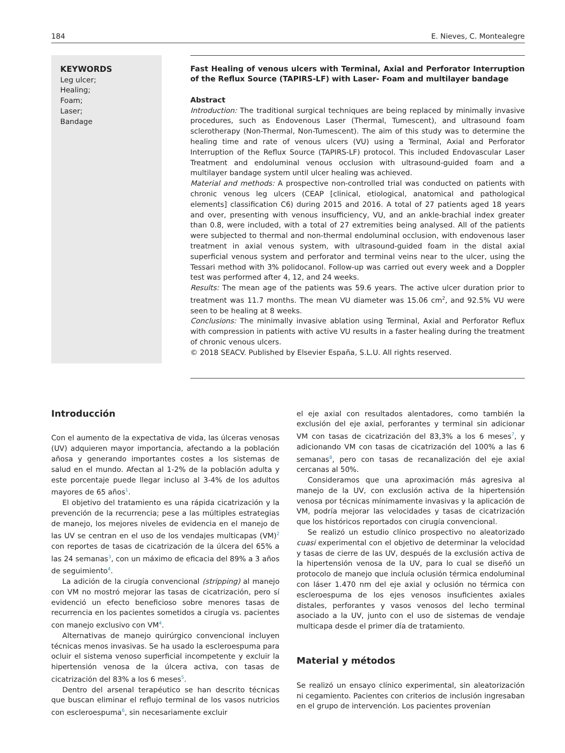184 E. Nieves, C. Montealegre
KEYWORDS
Leg ulcer;
Healing;
Foam;
Laser;
Bandage
Fast Healing of venous ulcers with Terminal, Axial and Perforator Interruption of the Reflux Source (TAPIRS-LF) with Laser- Foam and multilayer bandage
Abstract
Introduction: The traditional surgical techniques are being replaced by minimally invasive procedures, such as Endovenous Laser (Thermal, Tumescent), and ultrasound foam sclerotherapy (Non-Thermal, Non-Tumescent). The aim of this study was to determine the healing time and rate of venous ulcers (VU) using a Terminal, Axial and Perforator Interruption of the Reflux Source (TAPIRS-LF) protocol. This included Endovascular Laser Treatment and endoluminal venous occlusion with ultrasound-guided foam and a multilayer bandage system until ulcer healing was achieved.
Material and methods: A prospective non-controlled trial was conducted on patients with chronic venous leg ulcers (CEAP [clinical, etiological, anatomical and pathological elements] classification C6) during 2015 and 2016. A total of 27 patients aged 18 years and over, presenting with venous insufficiency, VU, and an ankle-brachial index greater than 0.8, were included, with a total of 27 extremities being analysed. All of the patients were subjected to thermal and non-thermal endoluminal occlusion, with endovenous laser treatment in axial venous system, with ultrasound-guided foam in the distal axial superficial venous system and perforator and terminal veins near to the ulcer, using the Tessari method with 3% polidocanol. Follow-up was carried out every week and a Doppler test was performed after 4, 12, and 24 weeks.
Results: The mean age of the patients was 59.6 years. The active ulcer duration prior to treatment was 11.7 months. The mean VU diameter was 15.06 cm<sup>2</sup>, and 92.5% VU were seen to be healing at 8 weeks.
Conclusions: The minimally invasive ablation using Terminal, Axial and Perforator Reflux with compression in patients with active VU results in a faster healing during the treatment of chronic venous ulcers.
© 2018 SEACV. Published by Elsevier España, S.L.U. All rights reserved.
Introducción
Con el aumento de la expectativa de vida, las úlceras venosas (UV) adquieren mayor importancia, afectando a la población añosa y generando importantes costes a los sistemas de salud en el mundo. Afectan al 1-2% de la población adulta y este porcentaje puede llegar incluso al 3-4% de los adultos mayores de 65 años<sup>1</sup>.
El objetivo del tratamiento es una rápida cicatrización y la prevención de la recurrencia; pese a las múltiples estrategias de manejo, los mejores niveles de evidencia en el manejo de las UV se centran en el uso de los vendajes multicapas (VM)<sup>2</sup> con reportes de tasas de cicatrización de la úlcera del 65% a las 24 semanas<sup>3</sup>, con un máximo de eficacia del 89% a 3 años de seguimiento<sup>4</sup>.
La adición de la cirugía convencional (stripping) al manejo con VM no mostró mejorar las tasas de cicatrización, pero sí evidenció un efecto beneficioso sobre menores tasas de recurrencia en los pacientes sometidos a cirugía vs. pacientes con manejo exclusivo con VM<sup>4</sup>.
Alternativas de manejo quirúrgico convencional incluyen técnicas menos invasivas. Se ha usado la escleroespuma para ocluir el sistema venoso superficial incompetente y excluir la hipertensión venosa de la úlcera activa, con tasas de cicatrización del 83% a los 6 meses<sup>5</sup>.
Dentro del arsenal terapéutico se han descrito técnicas que buscan eliminar el reflujo terminal de los vasos nutricios con escleroespuma<sup>6</sup>, sin necesariamente excluir
el eje axial con resultados alentadores, como también la exclusión del eje axial, perforantes y terminal sin adicionar VM con tasas de cicatrización del 83,3% a los 6 meses<sup>7</sup>, y adicionando VM con tasas de cicatrización del 100% a las 6 semanas<sup>8</sup>, pero con tasas de recanalización del eje axial cercanas al 50%.
Consideramos que una aproximación más agresiva al manejo de la UV, con exclusión activa de la hipertensión venosa por técnicas mínimamente invasivas y la aplicación de VM, podría mejorar las velocidades y tasas de cicatrización que los históricos reportados con cirugía convencional.
Se realizó un estudio clínico prospectivo no aleatorizado cuasi experimental con el objetivo de determinar la velocidad y tasas de cierre de las UV, después de la exclusión activa de la hipertensión venosa de la UV, para lo cual se diseñó un protocolo de manejo que incluía oclusión térmica endoluminal con láser 1.470 nm del eje axial y oclusión no térmica con escleroespuma de los ejes venosos insuficientes axiales distales, perforantes y vasos venosos del lecho terminal asociado a la UV, junto con el uso de sistemas de vendaje multicapa desde el primer día de tratamiento.
Material y métodos
Se realizó un ensayo clínico experimental, sin aleatorización ni cegamiento. Pacientes con criterios de inclusión ingresaban en el grupo de intervención. Los pacientes provenían